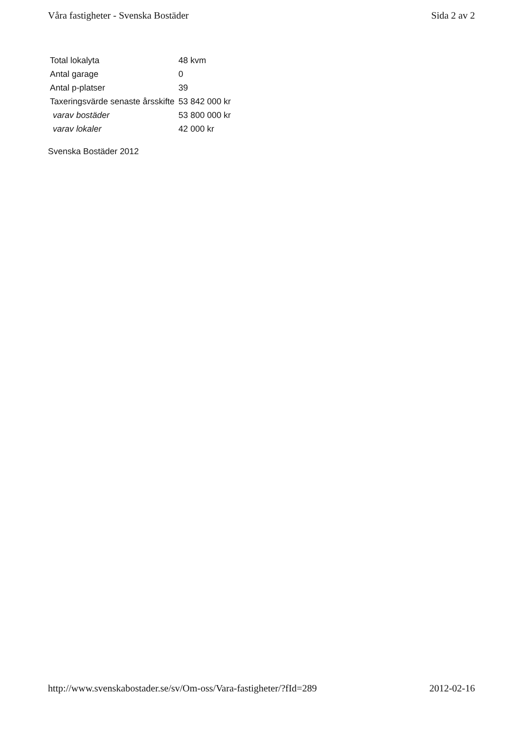Våra fastigheter - Svenska Bostäder Sida 2 av 2
| Total lokalyta | 48 kvm |
| Antal garage | 0 |
| Antal p-platser | 39 |
| Taxeringsvärde senaste årsskifte | 53 842 000 kr |
| varav bostäder | 53 800 000 kr |
| varav lokaler | 42 000 kr |
Svenska Bostäder 2012
http://www.svenskabostader.se/sv/Om-oss/Vara-fastigheter/?fId=289 2012-02-16